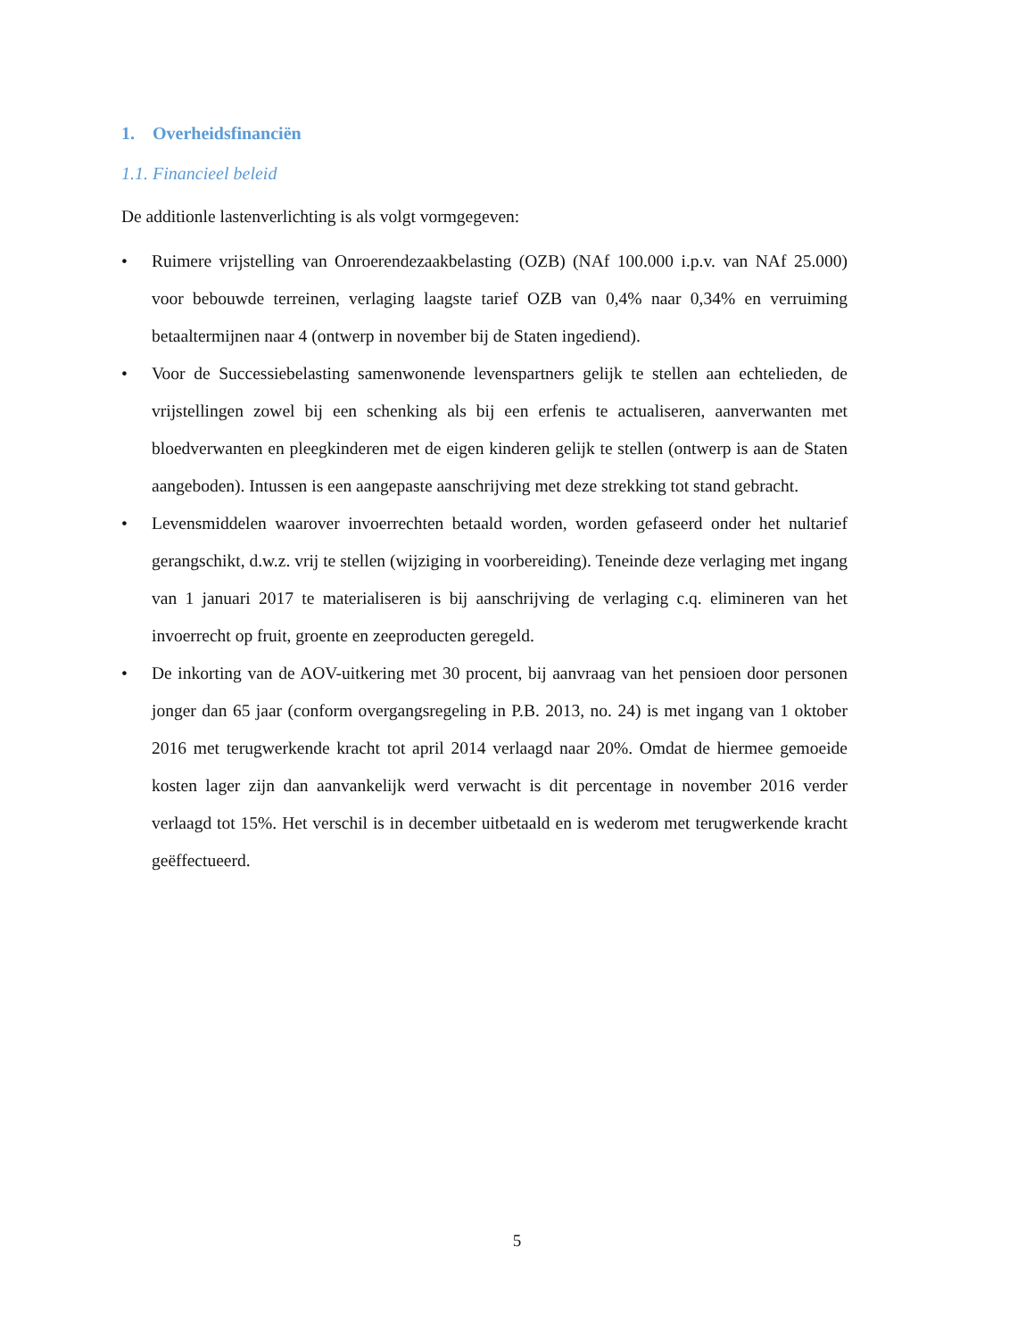1. Overheidsfinanciën
1.1. Financieel beleid
De additionle lastenverlichting is als volgt vormgegeven:
• Ruimere vrijstelling van Onroerendezaakbelasting (OZB) (NAf 100.000 i.p.v. van NAf 25.000) voor bebouwde terreinen, verlaging laagste tarief OZB van 0,4% naar 0,34% en verruiming betaaltermijnen naar 4 (ontwerp in november bij de Staten ingediend).
• Voor de Successiebelasting samenwonende levenspartners gelijk te stellen aan echtelieden, de vrijstellingen zowel bij een schenking als bij een erfenis te actualiseren, aanverwanten met bloedverwanten en pleegkinderen met de eigen kinderen gelijk te stellen (ontwerp is aan de Staten aangeboden). Intussen is een aangepaste aanschrijving met deze strekking tot stand gebracht.
• Levensmiddelen waarover invoerrechten betaald worden, worden gefaseerd onder het nultarief gerangschikt, d.w.z. vrij te stellen (wijziging in voorbereiding). Teneinde deze verlaging met ingang van 1 januari 2017 te materialiseren is bij aanschrijving de verlaging c.q. elimineren van het invoerrecht op fruit, groente en zeeproducten geregeld.
• De inkorting van de AOV-uitkering met 30 procent, bij aanvraag van het pensioen door personen jonger dan 65 jaar (conform overgangsregeling in P.B. 2013, no. 24) is met ingang van 1 oktober 2016 met terugwerkende kracht tot april 2014 verlaagd naar 20%. Omdat de hiermee gemoeide kosten lager zijn dan aanvankelijk werd verwacht is dit percentage in november 2016 verder verlaagd tot 15%. Het verschil is in december uitbetaald en is wederom met terugwerkende kracht geëffectueerd.
5